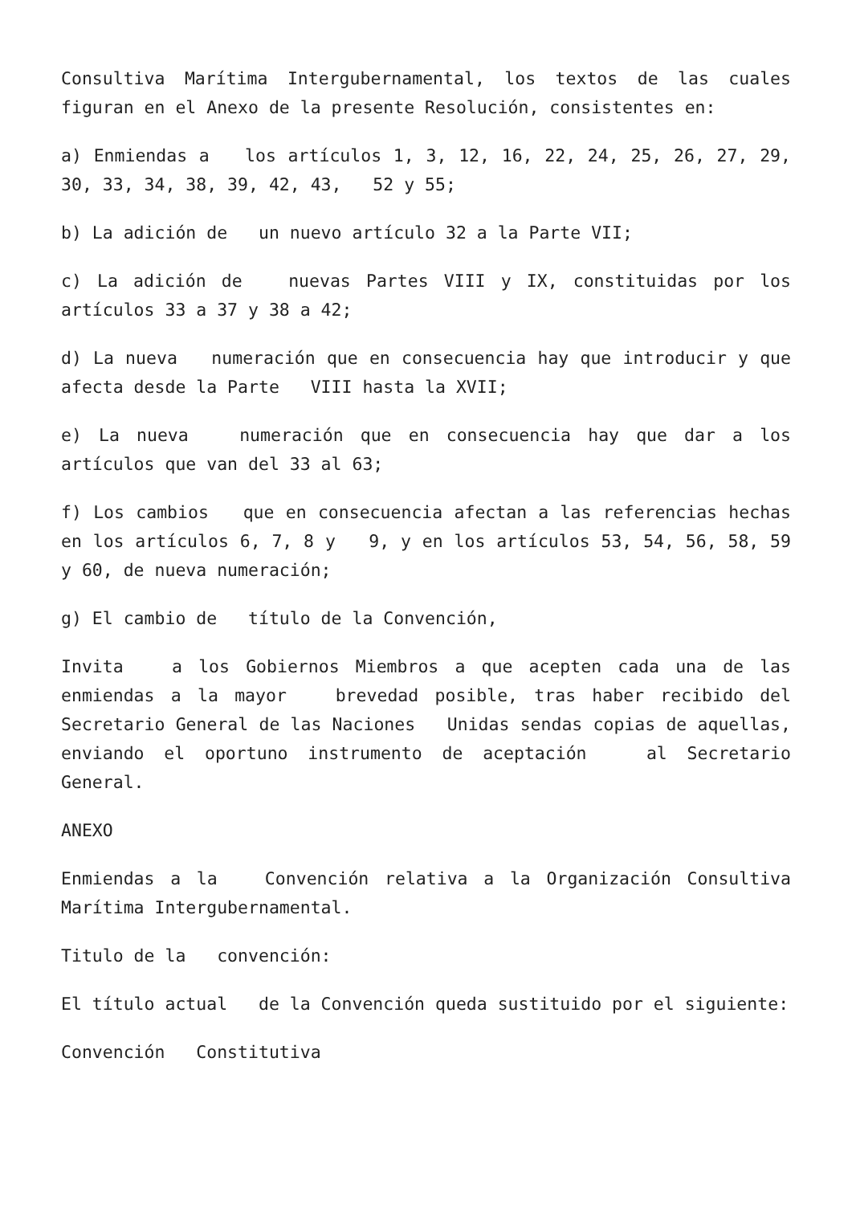Consultiva Marítima Intergubernamental, los textos de las cuales figuran en el Anexo de la presente Resolución, consistentes en:
a) Enmiendas a los artículos 1, 3, 12, 16, 22, 24, 25, 26, 27, 29, 30, 33, 34, 38, 39, 42, 43, 52 y 55;
b) La adición de un nuevo artículo 32 a la Parte VII;
c) La adición de nuevas Partes VIII y IX, constituidas por los artículos 33 a 37 y 38 a 42;
d) La nueva numeración que en consecuencia hay que introducir y que afecta desde la Parte VIII hasta la XVII;
e) La nueva numeración que en consecuencia hay que dar a los artículos que van del 33 al 63;
f) Los cambios que en consecuencia afectan a las referencias hechas en los artículos 6, 7, 8 y 9, y en los artículos 53, 54, 56, 58, 59 y 60, de nueva numeración;
g) El cambio de título de la Convención,
Invita a los Gobiernos Miembros a que acepten cada una de las enmiendas a la mayor brevedad posible, tras haber recibido del Secretario General de las Naciones Unidas sendas copias de aquellas, enviando el oportuno instrumento de aceptación al Secretario General.
ANEXO
Enmiendas a la Convención relativa a la Organización Consultiva Marítima Intergubernamental.
Titulo de la convención:
El título actual de la Convención queda sustituido por el siguiente:
Convención Constitutiva